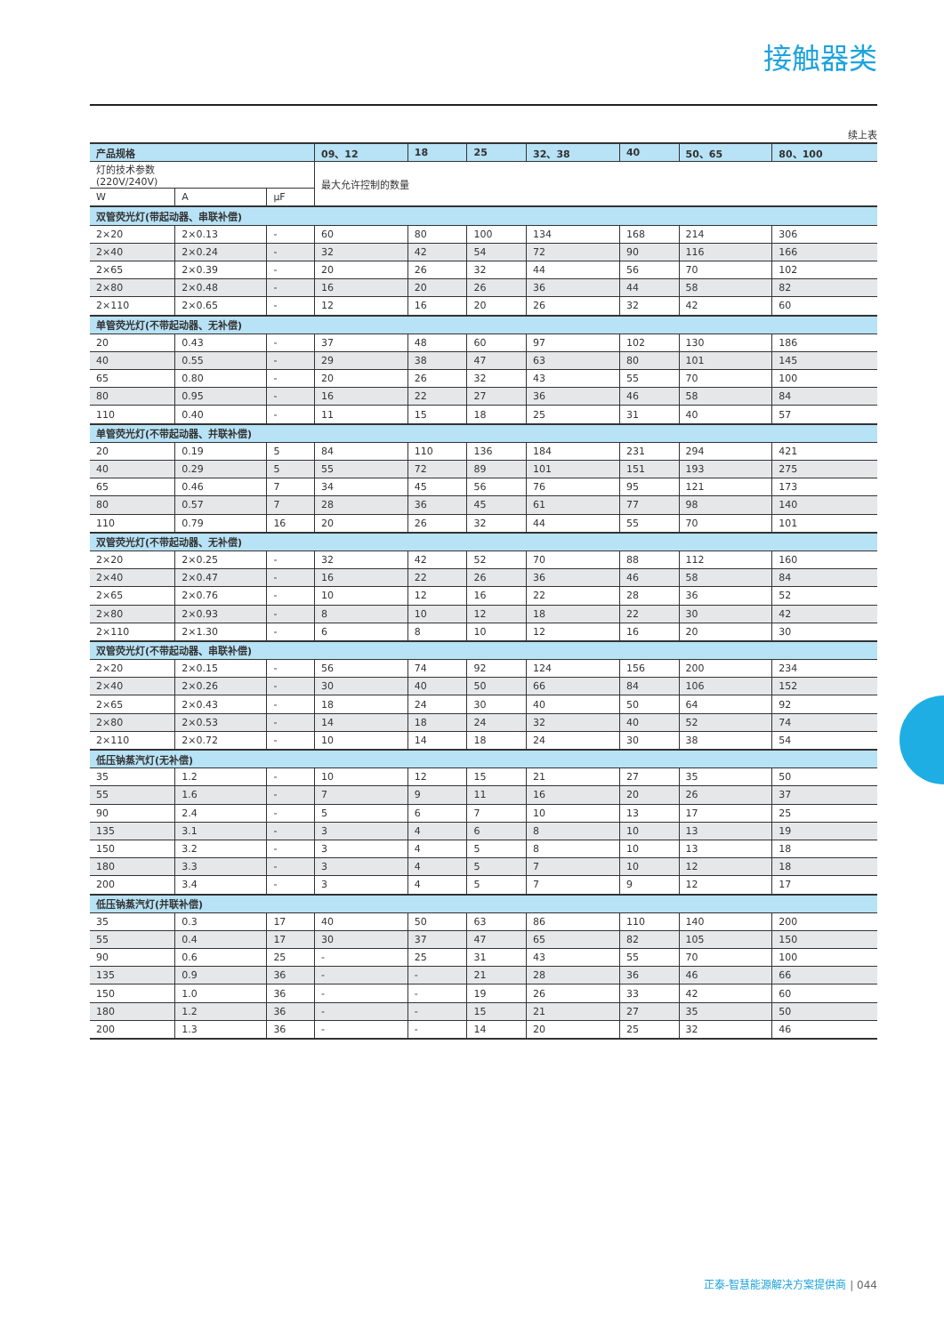接触器类
续上表
| 产品规格 | | | 09、12 | 18 | 25 | 32、38 | 40 | 50、65 | 80、100 |
| --- | --- | --- | --- | --- | --- | --- | --- | --- | --- |
| 灯的技术参数 (220V/240V) | | | 最大允许控制的数量 | | | | | | |
| W | A | μF | | | | | | | |
| 双管荧光灯(带起动器、串联补偿) | | | | | | | | | |
| 2×20 | 2×0.13 | - | 60 | 80 | 100 | 134 | 168 | 214 | 306 |
| 2×40 | 2×0.24 | - | 32 | 42 | 54 | 72 | 90 | 116 | 166 |
| 2×65 | 2×0.39 | - | 20 | 26 | 32 | 44 | 56 | 70 | 102 |
| 2×80 | 2×0.48 | - | 16 | 20 | 26 | 36 | 44 | 58 | 82 |
| 2×110 | 2×0.65 | - | 12 | 16 | 20 | 26 | 32 | 42 | 60 |
| 单管荧光灯(不带起动器、无补偿) | | | | | | | | | |
| 20 | 0.43 | - | 37 | 48 | 60 | 97 | 102 | 130 | 186 |
| 40 | 0.55 | - | 29 | 38 | 47 | 63 | 80 | 101 | 145 |
| 65 | 0.80 | - | 20 | 26 | 32 | 43 | 55 | 70 | 100 |
| 80 | 0.95 | - | 16 | 22 | 27 | 36 | 46 | 58 | 84 |
| 110 | 0.40 | - | 11 | 15 | 18 | 25 | 31 | 40 | 57 |
| 单管荧光灯(不带起动器、并联补偿) | | | | | | | | | |
| 20 | 0.19 | 5 | 84 | 110 | 136 | 184 | 231 | 294 | 421 |
| 40 | 0.29 | 5 | 55 | 72 | 89 | 101 | 151 | 193 | 275 |
| 65 | 0.46 | 7 | 34 | 45 | 56 | 76 | 95 | 121 | 173 |
| 80 | 0.57 | 7 | 28 | 36 | 45 | 61 | 77 | 98 | 140 |
| 110 | 0.79 | 16 | 20 | 26 | 32 | 44 | 55 | 70 | 101 |
| 双管荧光灯(不带起动器、无补偿) | | | | | | | | | |
| 2×20 | 2×0.25 | - | 32 | 42 | 52 | 70 | 88 | 112 | 160 |
| 2×40 | 2×0.47 | - | 16 | 22 | 26 | 36 | 46 | 58 | 84 |
| 2×65 | 2×0.76 | - | 10 | 12 | 16 | 22 | 28 | 36 | 52 |
| 2×80 | 2×0.93 | - | 8 | 10 | 12 | 18 | 22 | 30 | 42 |
| 2×110 | 2×1.30 | - | 6 | 8 | 10 | 12 | 16 | 20 | 30 |
| 双管荧光灯(不带起动器、串联补偿) | | | | | | | | | |
| 2×20 | 2×0.15 | - | 56 | 74 | 92 | 124 | 156 | 200 | 234 |
| 2×40 | 2×0.26 | - | 30 | 40 | 50 | 66 | 84 | 106 | 152 |
| 2×65 | 2×0.43 | - | 18 | 24 | 30 | 40 | 50 | 64 | 92 |
| 2×80 | 2×0.53 | - | 14 | 18 | 24 | 32 | 40 | 52 | 74 |
| 2×110 | 2×0.72 | - | 10 | 14 | 18 | 24 | 30 | 38 | 54 |
| 低压钠蒸汽灯(无补偿) | | | | | | | | | |
| 35 | 1.2 | - | 10 | 12 | 15 | 21 | 27 | 35 | 50 |
| 55 | 1.6 | - | 7 | 9 | 11 | 16 | 20 | 26 | 37 |
| 90 | 2.4 | - | 5 | 6 | 7 | 10 | 13 | 17 | 25 |
| 135 | 3.1 | - | 3 | 4 | 6 | 8 | 10 | 13 | 19 |
| 150 | 3.2 | - | 3 | 4 | 5 | 8 | 10 | 13 | 18 |
| 180 | 3.3 | - | 3 | 4 | 5 | 7 | 10 | 12 | 18 |
| 200 | 3.4 | - | 3 | 4 | 5 | 7 | 9 | 12 | 17 |
| 低压钠蒸汽灯(并联补偿) | | | | | | | | | |
| 35 | 0.3 | 17 | 40 | 50 | 63 | 86 | 110 | 140 | 200 |
| 55 | 0.4 | 17 | 30 | 37 | 47 | 65 | 82 | 105 | 150 |
| 90 | 0.6 | 25 | - | 25 | 31 | 43 | 55 | 70 | 100 |
| 135 | 0.9 | 36 | - | - | 21 | 28 | 36 | 46 | 66 |
| 150 | 1.0 | 36 | - | - | 19 | 26 | 33 | 42 | 60 |
| 180 | 1.2 | 36 | - | - | 15 | 21 | 27 | 35 | 50 |
| 200 | 1.3 | 36 | - | - | 14 | 20 | 25 | 32 | 46 |
正泰-智慧能源解决方案提供商 | 044